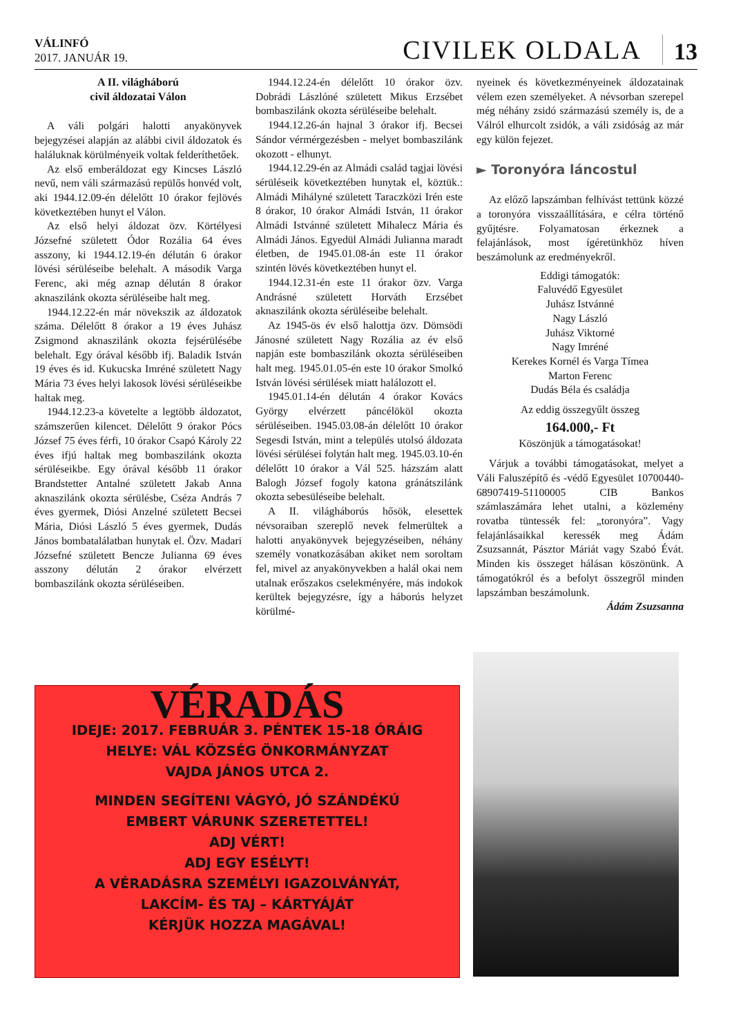VÁLINFÓ
2017. JANUÁR 19.
CIVILEK OLDALA
13
A II. világháború
civil áldozatai Válon
A váli polgári halotti anyakönyvek bejegyzései alapján az alábbi civil áldozatok és haláluknak körülményeik voltak felderíthetőek.
Az első emberáldozat egy Kincses László nevű, nem váli származású repülős honvéd volt, aki 1944.12.09-én délelőtt 10 órakor fejlövés következtében hunyt el Válon.
Az első helyi áldozat özv. Körtélyesi Józsefné született Ódor Rozália 64 éves asszony, ki 1944.12.19-én délután 6 órakor lövési sérüléseibe belehalt. A második Varga Ferenc, aki még aznap délután 8 órakor aknaszilánk okozta sérüléseibe halt meg.
1944.12.22-én már növekszik az áldozatok száma. Délelőtt 8 órakor a 19 éves Juhász Zsigmond aknaszilánk okozta fejsérülésébe belehalt. Egy órával később ifj. Baladik István 19 éves és id. Kukucska Imréné született Nagy Mária 73 éves helyi lakosok lövési sérüléseikbe haltak meg.
1944.12.23-a követelte a legtöbb áldozatot, számszerűen kilencet. Délelőtt 9 órakor Pócs József 75 éves férfi, 10 órakor Csapó Károly 22 éves ifjú haltak meg bombaszilánk okozta sérüléseikbe. Egy órával később 11 órakor Brandstetter Antalné született Jakab Anna aknaszilánk okozta sérülésbe, Cséza András 7 éves gyermek, Diósi Anzelné született Becsei Mária, Diósi László 5 éves gyermek, Dudás János bombatalálatban hunytak el. Özv. Madari Józsefné született Bencze Julianna 69 éves asszony délután 2 órakor elvérzett bombaszilánk okozta sérüléseiben.
1944.12.24-én délelőtt 10 órakor özv. Dobrádi Lászlóné született Mikus Erzsébet bombaszilánk okozta sérüléseibe belehalt.
1944.12.26-án hajnal 3 órakor ifj. Becsei Sándor vérmérgezésben - melyet bombaszilánk okozott - elhunyt.
1944.12.29-én az Almádi család tagjai lövési sérüléseik következtében hunytak el, köztük.: Almádi Mihályné született Taraczközi Irén este 8 órakor, 10 órakor Almádi István, 11 órakor Almádi Istvánné született Mihalecz Mária és Almádi János. Egyedül Almádi Julianna maradt életben, de 1945.01.08-án este 11 órakor szintén lövés következtében hunyt el.
1944.12.31-én este 11 órakor özv. Varga Andrásné született Horváth Erzsébet aknaszilánk okozta sérüléseibe belehalt.
Az 1945-ös év első halottja özv. Dömsödi Jánosné született Nagy Rozália az év első napján este bombaszilánk okozta sérüléseiben halt meg. 1945.01.05-én este 10 órakor Smolkó István lövési sérülések miatt halálozott el.
1945.01.14-én délután 4 órakor Kovács György elvérzett páncélököl okozta sérüléseiben. 1945.03.08-án délelőtt 10 órakor Segesdi István, mint a település utolsó áldozata lövési sérülései folytán halt meg. 1945.03.10-én délelőtt 10 órakor a Vál 525. házszám alatt Balogh József fogoly katona gránátszilánk okozta sebesüléseibe belehalt.
A II. világháborús hősök, elesettek névsoraiban szereplő nevek felmerültek a halotti anyakönyvek bejegyzéseiben, néhány személy vonatkozásában akiket nem soroltam fel, mivel az anyakönyvekben a halál okai nem utalnak erőszakos cselekményére, más indokok kerültek bejegyzésre, így a háborús helyzet körülmé-
nyeinek és következményeinek áldozatainak vélem ezen személyeket. A névsorban szerepel még néhány zsidó származású személy is, de a Válról elhurcolt zsidók, a váli zsidóság az már egy külön fejezet.
► Toronyóra láncostul
Az előző lapszámban felhívást tettünk közzé a toronyóra visszaállítására, e célra történő gyűjtésre. Folyamatosan érkeznek a felajánlások, most ígéretünkhöz híven beszámolunk az eredményekről.
Eddigi támogatók:
Faluvédő Egyesület
Juhász Istvánné
Nagy László
Juhász Viktorné
Nagy Imréné
Kerekes Kornél és Varga Tímea
Marton Ferenc
Dudás Béla és családja
Az eddig összegyűlt összeg
164.000,- Ft
Köszönjük a támogatásokat!
Várjuk a további támogatásokat, melyet a Váli Faluszépítő és -védő Egyesület 10700440-68907419-51100005 CIB Bankos számlaszámára lehet utalni, a közlemény rovatba tüntessék fel: „toronyóra”. Vagy felajánlásaikkal keressék meg Ádám Zsuzsannát, Pásztor Máriát vagy Szabó Évát. Minden kis összeget hálásan köszönünk. A támogatókról és a befolyt összegről minden lapszámban beszámolunk.
Ádám Zsuzsanna
VÉRADÁS
IDEJE: 2017. FEBRUÁR 3. PÉNTEK 15-18 ÓRÁIG
HELYE: VÁL KÖZSÉG ÖNKORMÁNYZAT
VAJDA JÁNOS UTCA 2.
MINDEN SEGÍTENI VÁGYÓ, JÓ SZÁNDÉKÚ
EMBERT VÁRUNK SZERETETTEL!
ADJ VÉRT!
ADJ EGY ESÉLYT!
A VÉRADÁSRA SZEMÉLYI IGAZOLVÁNYÁT,
LAKCÍM- ÉS TAJ – KÁRTYÁJÁT
KÉRJÜK HOZZA MAGÁVAL!